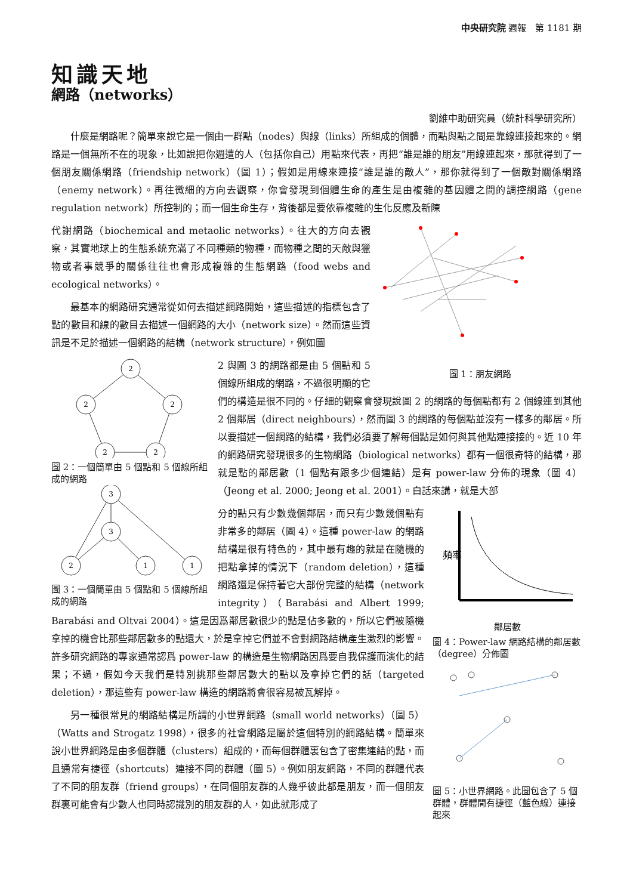中央研究院 週報　第 1181 期
知識天地
網路（networks）
劉維中助研究員（統計科學研究所）
什麼是網路呢？簡單來說它是一個由一群點（nodes）與線（links）所組成的個體，而點與點之間是靠線連接起來的。網路是一個無所不在的現象，比如說把你週遭的人（包括你自己）用點來代表，再把“誰是誰的朋友”用線連起來，那就得到了一個朋友關係網路（friendship network）（圖 1）；假如是用線來連接“誰是誰的敵人”，那你就得到了一個敵對關係網路（enemy network）。再往微細的方向去觀察，你會發現到個體生命的產生是由複雜的基因體之間的調控網路（gene regulation network）所控制的；而一個生命生存，背後都是要依靠複雜的生化反應及新陳
圖 1：朋友網路
代謝網路（biochemical and metaolic networks）。往大的方向去觀察，其實地球上的生態系統充滿了不同種類的物種，而物種之間的天敵與獵物或者事競爭的關係往往也會形成複雜的生態網路（food webs and ecological networks）。
最基本的網路研究通常從如何去描述網路開始，這些描述的指標包含了點的數目和線的數目去描述一個網路的大小（network size）。然而這些資訊是不足於描述一個網路的結構（network structure），例如圖
2
2
2
2
2
圖 2：一個簡單由 5 個點和 5 個線所組成的網路
3
3
2
1
1
圖 3：一個簡單由 5 個點和 5 個線所組成的網路
2 與圖 3 的網路都是由 5 個點和 5 個線所組成的網路，不過很明顯的它們的構造是很不同的。仔細的觀察會發現說圖 2 的網路的每個點都有 2 個線連到其他 2 個鄰居（direct neighbours），然而圖 3 的網路的每個點並沒有一樣多的鄰居。所以要描述一個網路的結構，我們必須要了解每個點是如何與其他點連接接的。近 10 年的網路研究發現很多的生物網路（biological networks）都有一個很奇特的結構，那就是點的鄰居數（1 個點有跟多少個連結）是有 power-law 分佈的現象（圖 4）（Jeong et al. 2000; Jeong et al. 2001）。白話來講，就是大部
頻率
鄰居數
圖 4：Power-law 網路結構的鄰居數（degree）分佈圖
圖 5：小世界網路。此圖包含了 5 個群體，群體間有捷徑（藍色線）連接起來
分的點只有少數幾個鄰居，而只有少數幾個點有非常多的鄰居（圖 4）。這種 power-law 的網路結構是很有特色的，其中最有趣的就是在隨機的把點拿掉的情況下（random deletion），這種網路還是保持著它大部份完整的結構（network integrity）（Barabási and Albert 1999; Barabási and Oltvai 2004）。這是因爲鄰居數很少的點是佔多數的，所以它們被隨機拿掉的機會比那些鄰居數多的點還大，於是拿掉它們並不會對網路結構產生激烈的影響。許多研究網路的專家通常認爲 power-law 的構造是生物網路因爲要自我保護而演化的結果；不過，假如今天我們是特別挑那些鄰居數大的點以及拿掉它們的話（targeted deletion），那這些有 power-law 構造的網路將會很容易被瓦解掉。
另一種很常見的網路結構是所謂的小世界網路（small world networks）（圖 5）（Watts and Strogatz 1998），很多的社會網路是屬於這個特別的網路結構。簡單來說小世界網路是由多個群體（clusters）組成的，而每個群體裏包含了密集連結的點，而且通常有捷徑（shortcuts）連接不同的群體（圖 5）。例如朋友網路，不同的群體代表了不同的朋友群（friend groups），在同個朋友群的人幾乎彼此都是朋友，而一個朋友群裏可能會有少數人也同時認識別的朋友群的人，如此就形成了